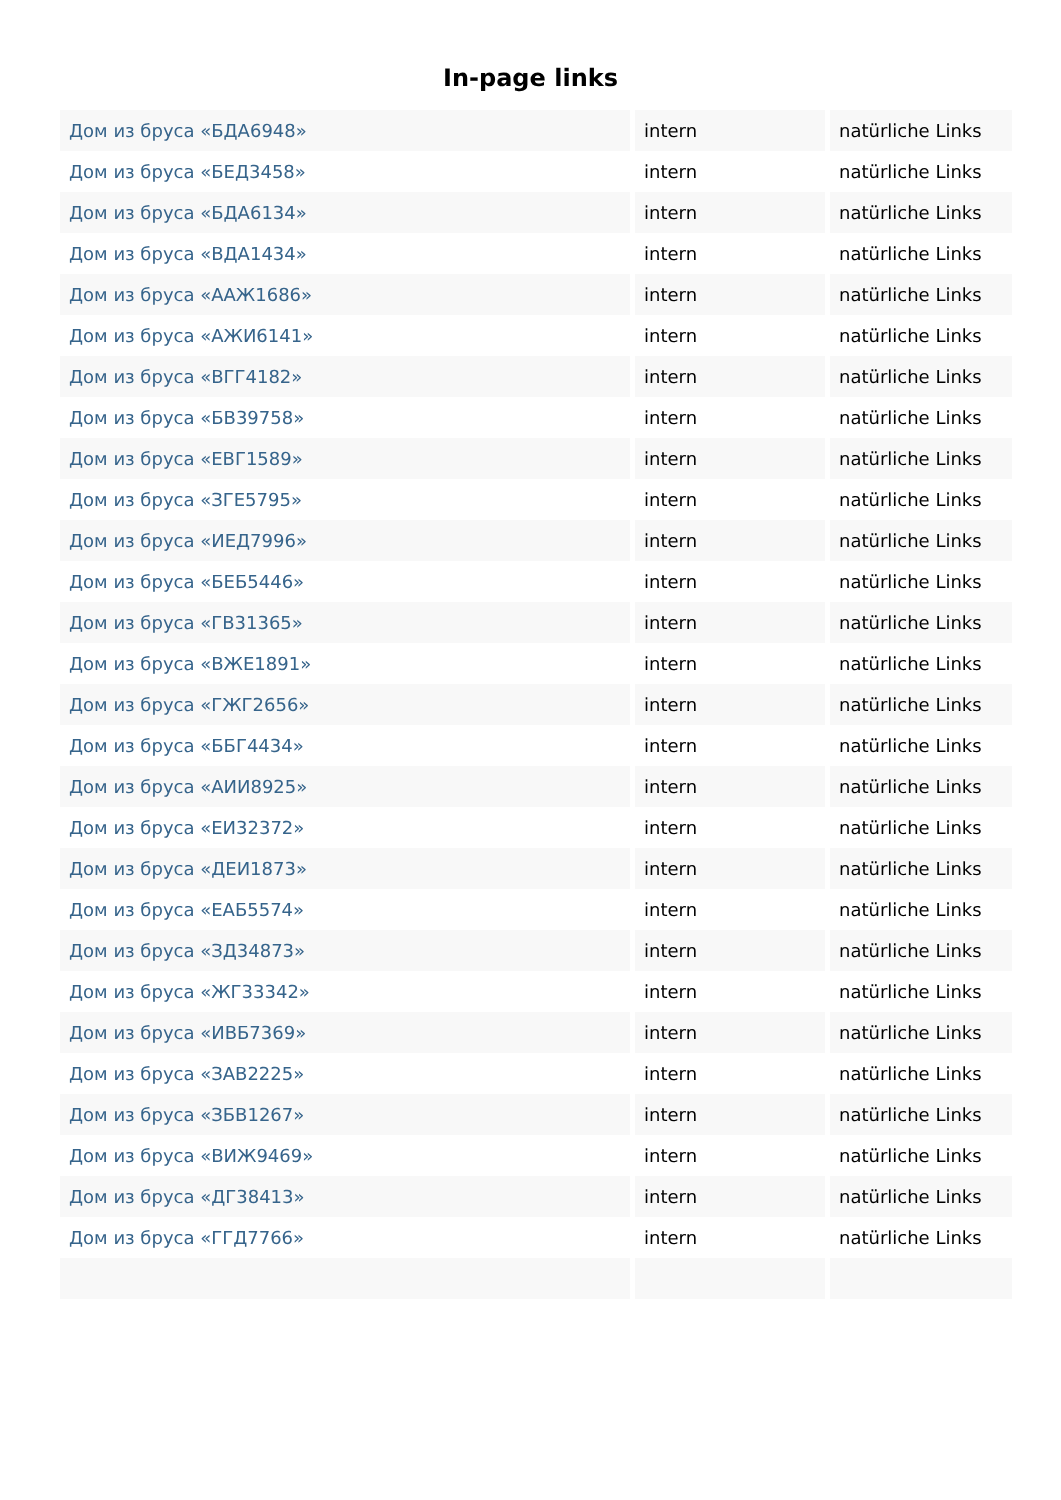In-page links
| Дом из бруса «БДА6948» | intern | natürliche Links |
| Дом из бруса «БЕД3458» | intern | natürliche Links |
| Дом из бруса «БДА6134» | intern | natürliche Links |
| Дом из бруса «ВДА1434» | intern | natürliche Links |
| Дом из бруса «ААЖ1686» | intern | natürliche Links |
| Дом из бруса «АЖИ6141» | intern | natürliche Links |
| Дом из бруса «ВГГ4182» | intern | natürliche Links |
| Дом из бруса «БВ39758» | intern | natürliche Links |
| Дом из бруса «ЕВГ1589» | intern | natürliche Links |
| Дом из бруса «ЗГЕ5795» | intern | natürliche Links |
| Дом из бруса «ИЕД7996» | intern | natürliche Links |
| Дом из бруса «БЕБ5446» | intern | natürliche Links |
| Дом из бруса «ГВ31365» | intern | natürliche Links |
| Дом из бруса «ВЖЕ1891» | intern | natürliche Links |
| Дом из бруса «ГЖГ2656» | intern | natürliche Links |
| Дом из бруса «ББГ4434» | intern | natürliche Links |
| Дом из бруса «АИИ8925» | intern | natürliche Links |
| Дом из бруса «ЕИ32372» | intern | natürliche Links |
| Дом из бруса «ДЕИ1873» | intern | natürliche Links |
| Дом из бруса «ЕАБ5574» | intern | natürliche Links |
| Дом из бруса «ЗД34873» | intern | natürliche Links |
| Дом из бруса «ЖГ33342» | intern | natürliche Links |
| Дом из бруса «ИВБ7369» | intern | natürliche Links |
| Дом из бруса «ЗАВ2225» | intern | natürliche Links |
| Дом из бруса «ЗБВ1267» | intern | natürliche Links |
| Дом из бруса «ВИЖ9469» | intern | natürliche Links |
| Дом из бруса «ДГ38413» | intern | natürliche Links |
| Дом из бруса «ГГД7766» | intern | natürliche Links |